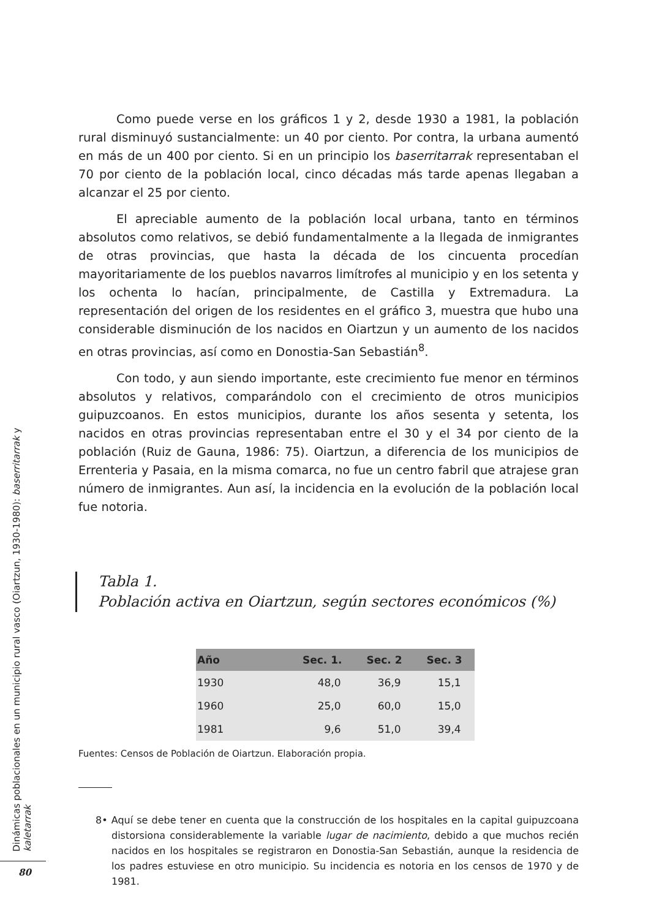Como puede verse en los gráficos 1 y 2, desde 1930 a 1981, la población rural disminuyó sustancialmente: un 40 por ciento. Por contra, la urbana aumentó en más de un 400 por ciento. Si en un principio los baserritarrak representaban el 70 por ciento de la población local, cinco décadas más tarde apenas llegaban a alcanzar el 25 por ciento.
El apreciable aumento de la población local urbana, tanto en términos absolutos como relativos, se debió fundamentalmente a la llegada de inmigrantes de otras provincias, que hasta la década de los cincuenta procedían mayoritariamente de los pueblos navarros limítrofes al municipio y en los setenta y los ochenta lo hacían, principalmente, de Castilla y Extremadura. La representación del origen de los residentes en el gráfico 3, muestra que hubo una considerable disminución de los nacidos en Oiartzun y un aumento de los nacidos en otras provincias, así como en Donostia-San Sebastián<sup>8</sup>.
Con todo, y aun siendo importante, este crecimiento fue menor en términos absolutos y relativos, comparándolo con el crecimiento de otros municipios guipuzcoanos. En estos municipios, durante los años sesenta y setenta, los nacidos en otras provincias representaban entre el 30 y el 34 por ciento de la población (Ruiz de Gauna, 1986: 75). Oiartzun, a diferencia de los municipios de Errenteria y Pasaia, en la misma comarca, no fue un centro fabril que atrajese gran número de inmigrantes. Aun así, la incidencia en la evolución de la población local fue notoria.
Tabla 1.
Población activa en Oiartzun, según sectores económicos (%)
| Año | Sec. 1. | Sec. 2 | Sec. 3 |
| --- | --- | --- | --- |
| 1930 | 48,0 | 36,9 | 15,1 |
| 1960 | 25,0 | 60,0 | 15,0 |
| 1981 | 9,6 | 51,0 | 39,4 |
Fuentes: Censos de Población de Oiartzun. Elaboración propia.
8• Aquí se debe tener en cuenta que la construcción de los hospitales en la capital guipuzcoana distorsiona considerablemente la variable lugar de nacimiento, debido a que muchos recién nacidos en los hospitales se registraron en Donostia-San Sebastián, aunque la residencia de los padres estuviese en otro municipio. Su incidencia es notoria en los censos de 1970 y de 1981.
Dinámicas poblacionales en un municipio rural vasco (Oiartzun, 1930-1980): baserritarrak y kaletarrak
80